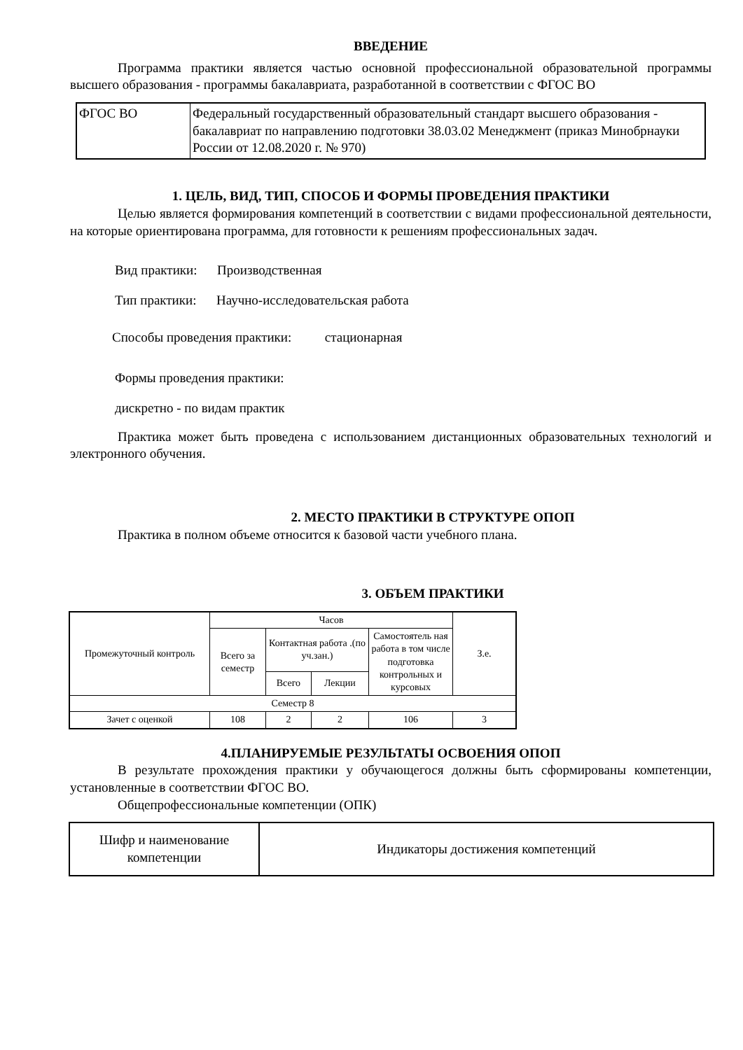ВВЕДЕНИЕ
Программа практики является частью основной профессиональной образовательной программы высшего образования - программы бакалавриата, разработанной в соответствии с ФГОС ВО
| ФГОС ВО | Федеральный государственный образовательный стандарт высшего образования - бакалавриат по направлению подготовки 38.03.02 Менеджмент (приказ Минобрнауки России от 12.08.2020 г. № 970) |
1. ЦЕЛЬ, ВИД, ТИП, СПОСОБ И ФОРМЫ ПРОВЕДЕНИЯ ПРАКТИКИ
Целью является формирования компетенций в соответствии с видами профессиональной деятельности, на которые ориентирована программа, для готовности к решениям профессиональных задач.
Вид практики: Производственная
Тип практики: Научно-исследовательская работа
Способы проведения практики: стационарная
Формы проведения практики:
дискретно - по видам практик
Практика может быть проведена с использованием дистанционных образовательных технологий и электронного обучения.
2. МЕСТО ПРАКТИКИ В СТРУКТУРЕ ОПОП
Практика в полном объеме относится к базовой части учебного плана.
3. ОБЪЕМ ПРАКТИКИ
| Промежуточный контроль | Часов | | | | З.е. |
| | Всего за семестр | Контактная работа .(по уч.зан.) | | Самостоятель ная работа в том числе подготовка контрольных и курсовых | |
| | | Всего | Лекции | | |
| Семестр 8 | | | | | |
| Зачет с оценкой | 108 | 2 | 2 | 106 | 3 |
4.ПЛАНИРУЕМЫЕ РЕЗУЛЬТАТЫ ОСВОЕНИЯ ОПОП
В результате прохождения практики у обучающегося должны быть сформированы компетенции, установленные в соответствии ФГОС ВО.
Общепрофессиональные компетенции (ОПК)
| Шифр и наименование компетенции | Индикаторы достижения компетенций |